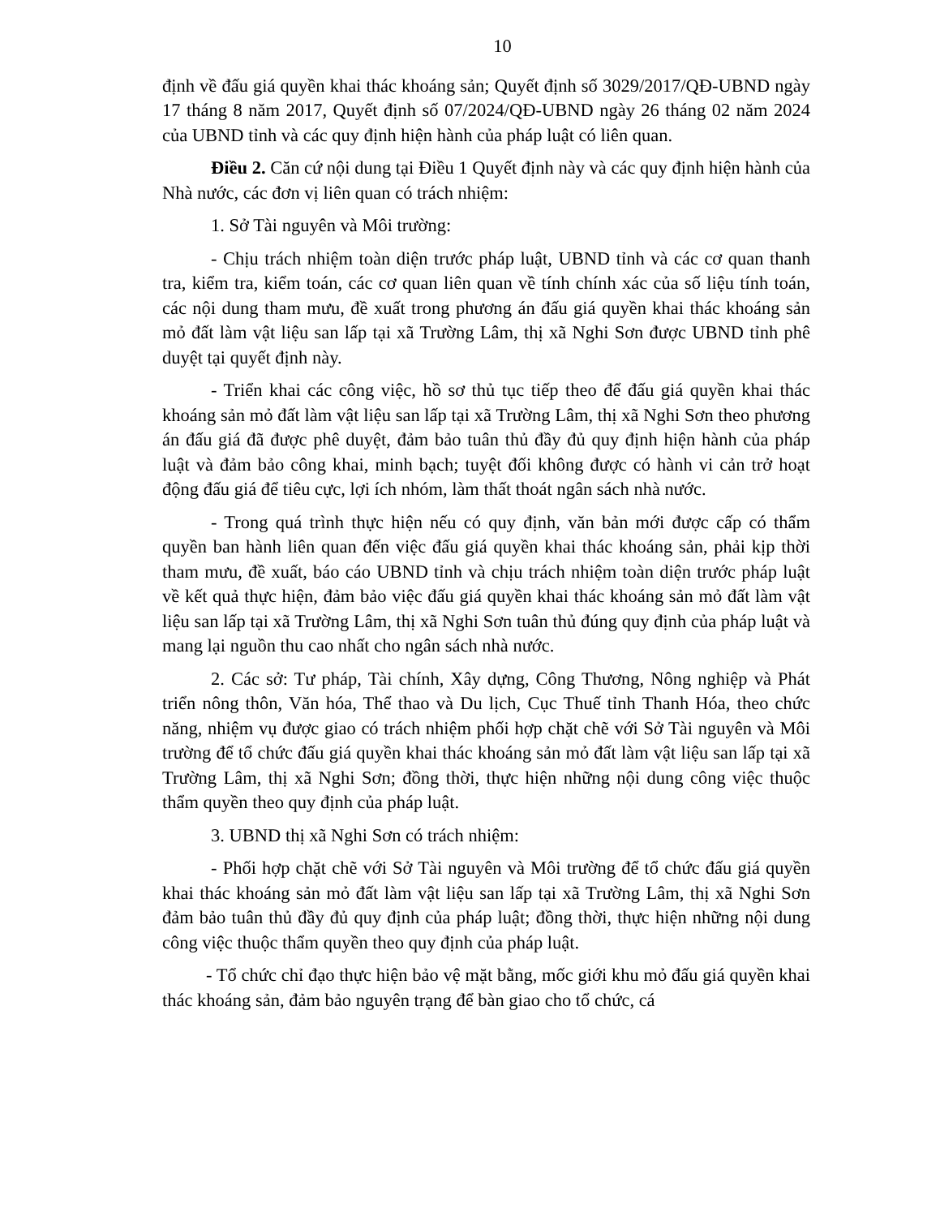10
định về đấu giá quyền khai thác khoáng sản; Quyết định số 3029/2017/QĐ-UBND ngày 17 tháng 8 năm 2017, Quyết định số 07/2024/QĐ-UBND ngày 26 tháng 02 năm 2024 của UBND tỉnh và các quy định hiện hành của pháp luật có liên quan.
Điều 2. Căn cứ nội dung tại Điều 1 Quyết định này và các quy định hiện hành của Nhà nước, các đơn vị liên quan có trách nhiệm:
1. Sở Tài nguyên và Môi trường:
- Chịu trách nhiệm toàn diện trước pháp luật, UBND tỉnh và các cơ quan thanh tra, kiểm tra, kiểm toán, các cơ quan liên quan về tính chính xác của số liệu tính toán, các nội dung tham mưu, đề xuất trong phương án đấu giá quyền khai thác khoáng sản mỏ đất làm vật liệu san lấp tại xã Trường Lâm, thị xã Nghi Sơn được UBND tỉnh phê duyệt tại quyết định này.
- Triển khai các công việc, hồ sơ thủ tục tiếp theo để đấu giá quyền khai thác khoáng sản mỏ đất làm vật liệu san lấp tại xã Trường Lâm, thị xã Nghi Sơn theo phương án đấu giá đã được phê duyệt, đảm bảo tuân thủ đầy đủ quy định hiện hành của pháp luật và đảm bảo công khai, minh bạch; tuyệt đối không được có hành vi cản trở hoạt động đấu giá để tiêu cực, lợi ích nhóm, làm thất thoát ngân sách nhà nước.
- Trong quá trình thực hiện nếu có quy định, văn bản mới được cấp có thẩm quyền ban hành liên quan đến việc đấu giá quyền khai thác khoáng sản, phải kịp thời tham mưu, đề xuất, báo cáo UBND tỉnh và chịu trách nhiệm toàn diện trước pháp luật về kết quả thực hiện, đảm bảo việc đấu giá quyền khai thác khoáng sản mỏ đất làm vật liệu san lấp tại xã Trường Lâm, thị xã Nghi Sơn tuân thủ đúng quy định của pháp luật và mang lại nguồn thu cao nhất cho ngân sách nhà nước.
2. Các sở: Tư pháp, Tài chính, Xây dựng, Công Thương, Nông nghiệp và Phát triển nông thôn, Văn hóa, Thể thao và Du lịch, Cục Thuế tỉnh Thanh Hóa, theo chức năng, nhiệm vụ được giao có trách nhiệm phối hợp chặt chẽ với Sở Tài nguyên và Môi trường để tổ chức đấu giá quyền khai thác khoáng sản mỏ đất làm vật liệu san lấp tại xã Trường Lâm, thị xã Nghi Sơn; đồng thời, thực hiện những nội dung công việc thuộc thẩm quyền theo quy định của pháp luật.
3. UBND thị xã Nghi Sơn có trách nhiệm:
- Phối hợp chặt chẽ với Sở Tài nguyên và Môi trường để tổ chức đấu giá quyền khai thác khoáng sản mỏ đất làm vật liệu san lấp tại xã Trường Lâm, thị xã Nghi Sơn đảm bảo tuân thủ đầy đủ quy định của pháp luật; đồng thời, thực hiện những nội dung công việc thuộc thẩm quyền theo quy định của pháp luật.
- Tổ chức chỉ đạo thực hiện bảo vệ mặt bằng, mốc giới khu mỏ đấu giá quyền khai thác khoáng sản, đảm bảo nguyên trạng để bàn giao cho tổ chức, cá